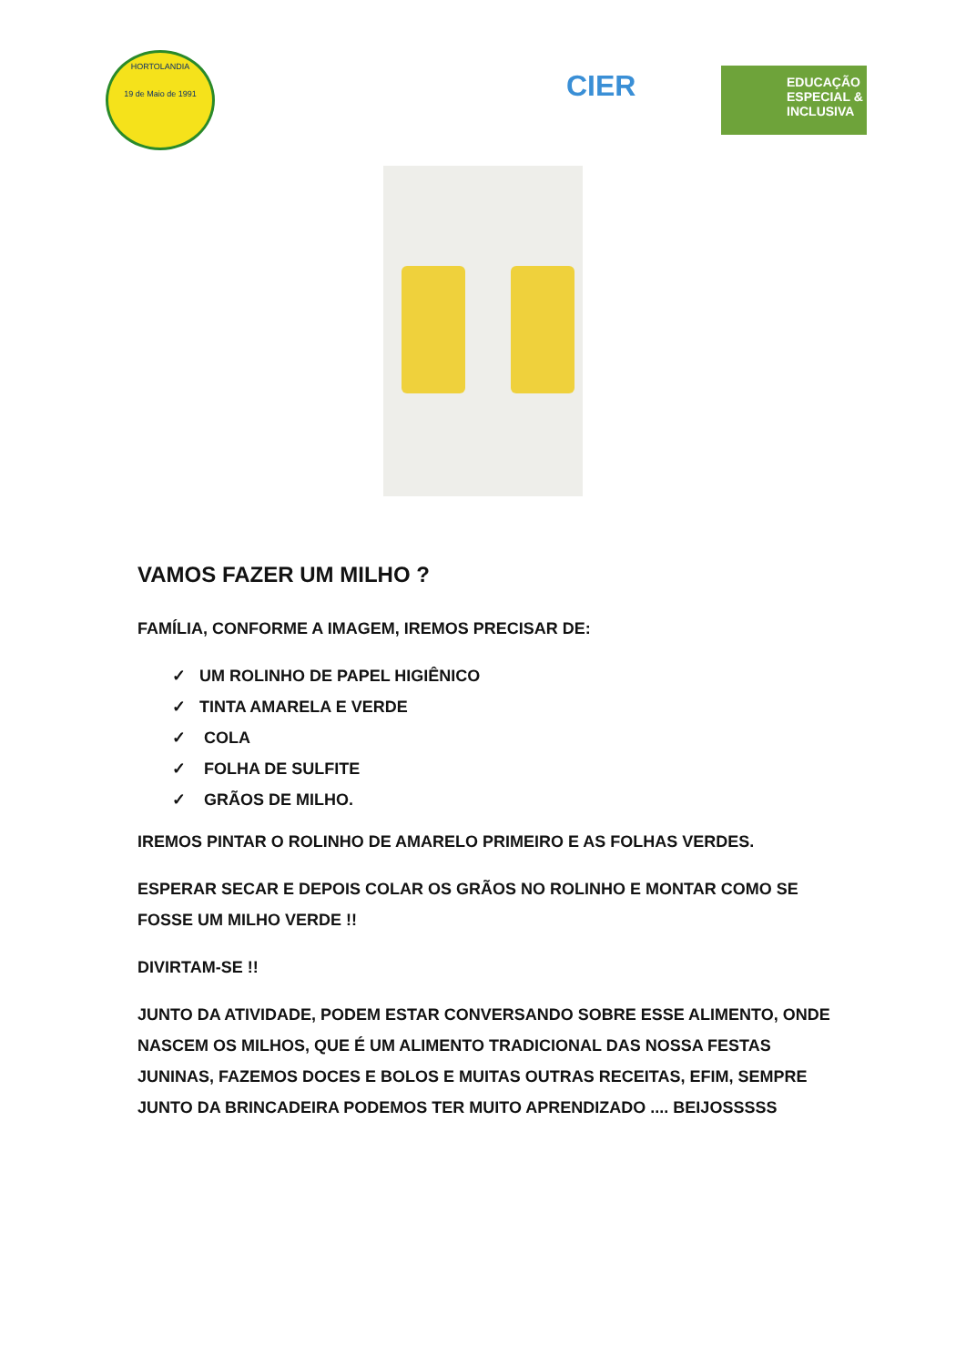HORTOLANDIA
19 de Maio de 1991
CIER
EDUCAÇÃO
ESPECIAL &
INCLUSIVA
VAMOS FAZER UM MILHO ?
FAMÍLIA, CONFORME A IMAGEM, IREMOS PRECISAR DE:
✓ UM ROLINHO DE PAPEL HIGIÊNICO
✓ TINTA AMARELA E VERDE
✓ COLA
✓ FOLHA DE SULFITE
✓ GRÃOS DE MILHO.
IREMOS PINTAR O ROLINHO DE AMARELO PRIMEIRO E AS FOLHAS VERDES.
ESPERAR SECAR E DEPOIS COLAR OS GRÃOS NO ROLINHO E MONTAR COMO SE FOSSE UM MILHO VERDE !!
DIVIRTAM-SE !!
JUNTO DA ATIVIDADE, PODEM ESTAR CONVERSANDO SOBRE ESSE ALIMENTO, ONDE NASCEM OS MILHOS, QUE É UM ALIMENTO TRADICIONAL DAS NOSSA FESTAS JUNINAS, FAZEMOS DOCES E BOLOS E MUITAS OUTRAS RECEITAS, EFIM, SEMPRE JUNTO DA BRINCADEIRA PODEMOS TER MUITO APRENDIZADO .... BEIJOSSSSS